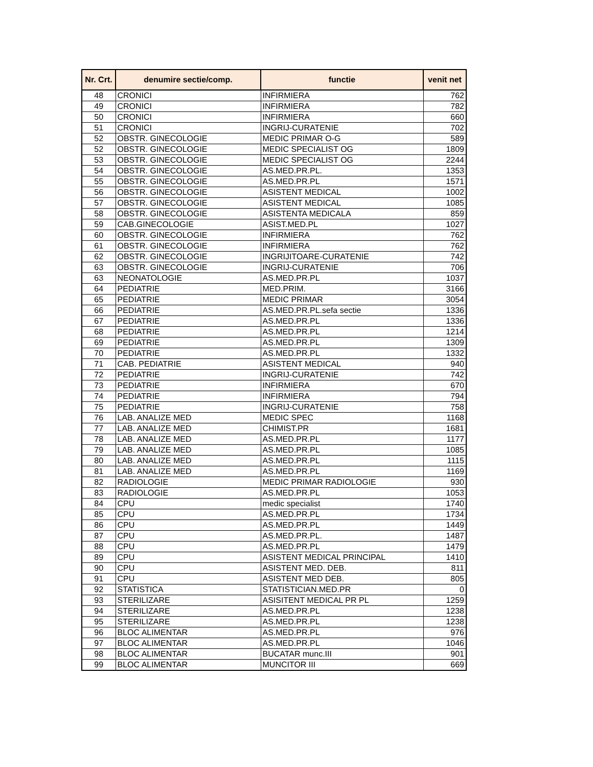| Nr. Crt. | denumire sectie/comp. | functie | venit net |
| --- | --- | --- | --- |
| 48 | CRONICI | INFIRMIERA | 762 |
| 49 | CRONICI | INFIRMIERA | 782 |
| 50 | CRONICI | INFIRMIERA | 660 |
| 51 | CRONICI | INGRIJ-CURATENIE | 702 |
| 52 | OBSTR. GINECOLOGIE | MEDIC PRIMAR O-G | 589 |
| 52 | OBSTR. GINECOLOGIE | MEDIC SPECIALIST OG | 1809 |
| 53 | OBSTR. GINECOLOGIE | MEDIC SPECIALIST OG | 2244 |
| 54 | OBSTR. GINECOLOGIE | AS.MED.PR.PL. | 1353 |
| 55 | OBSTR. GINECOLOGIE | AS.MED.PR.PL | 1571 |
| 56 | OBSTR. GINECOLOGIE | ASISTENT MEDICAL | 1002 |
| 57 | OBSTR. GINECOLOGIE | ASISTENT MEDICAL | 1085 |
| 58 | OBSTR. GINECOLOGIE | ASISTENTA MEDICALA | 859 |
| 59 | CAB.GINECOLOGIE | ASIST.MED.PL | 1027 |
| 60 | OBSTR. GINECOLOGIE | INFIRMIERA | 762 |
| 61 | OBSTR. GINECOLOGIE | INFIRMIERA | 762 |
| 62 | OBSTR. GINECOLOGIE | INGRIJITOARE-CURATENIE | 742 |
| 63 | OBSTR. GINECOLOGIE | INGRIJ-CURATENIE | 706 |
| 63 | NEONATOLOGIE | AS.MED.PR.PL | 1037 |
| 64 | PEDIATRIE | MED.PRIM. | 3166 |
| 65 | PEDIATRIE | MEDIC PRIMAR | 3054 |
| 66 | PEDIATRIE | AS.MED.PR.PL.sefa sectie | 1336 |
| 67 | PEDIATRIE | AS.MED.PR.PL | 1336 |
| 68 | PEDIATRIE | AS.MED.PR.PL | 1214 |
| 69 | PEDIATRIE | AS.MED.PR.PL | 1309 |
| 70 | PEDIATRIE | AS.MED.PR.PL | 1332 |
| 71 | CAB. PEDIATRIE | ASISTENT MEDICAL | 940 |
| 72 | PEDIATRIE | INGRIJ-CURATENIE | 742 |
| 73 | PEDIATRIE | INFIRMIERA | 670 |
| 74 | PEDIATRIE | INFIRMIERA | 794 |
| 75 | PEDIATRIE | INGRIJ-CURATENIE | 758 |
| 76 | LAB. ANALIZE MED | MEDIC SPEC | 1168 |
| 77 | LAB. ANALIZE MED | CHIMIST.PR | 1681 |
| 78 | LAB. ANALIZE MED | AS.MED.PR.PL | 1177 |
| 79 | LAB. ANALIZE MED | AS.MED.PR.PL | 1085 |
| 80 | LAB. ANALIZE MED | AS.MED.PR.PL | 1115 |
| 81 | LAB. ANALIZE MED | AS.MED.PR.PL | 1169 |
| 82 | RADIOLOGIE | MEDIC PRIMAR RADIOLOGIE | 930 |
| 83 | RADIOLOGIE | AS.MED.PR.PL | 1053 |
| 84 | CPU | medic specialist | 1740 |
| 85 | CPU | AS.MED.PR.PL | 1734 |
| 86 | CPU | AS.MED.PR.PL | 1449 |
| 87 | CPU | AS.MED.PR.PL. | 1487 |
| 88 | CPU | AS.MED.PR.PL | 1479 |
| 89 | CPU | ASISTENT MEDICAL PRINCIPAL | 1410 |
| 90 | CPU | ASISTENT MED. DEB. | 811 |
| 91 | CPU | ASISTENT MED DEB. | 805 |
| 92 | STATISTICA | STATISTICIAN.MED.PR | 0 |
| 93 | STERILIZARE | ASISITENT MEDICAL PR PL | 1259 |
| 94 | STERILIZARE | AS.MED.PR.PL | 1238 |
| 95 | STERILIZARE | AS.MED.PR.PL | 1238 |
| 96 | BLOC ALIMENTAR | AS.MED.PR.PL | 976 |
| 97 | BLOC ALIMENTAR | AS.MED.PR.PL | 1046 |
| 98 | BLOC ALIMENTAR | BUCATAR munc.III | 901 |
| 99 | BLOC ALIMENTAR | MUNCITOR III | 669 |